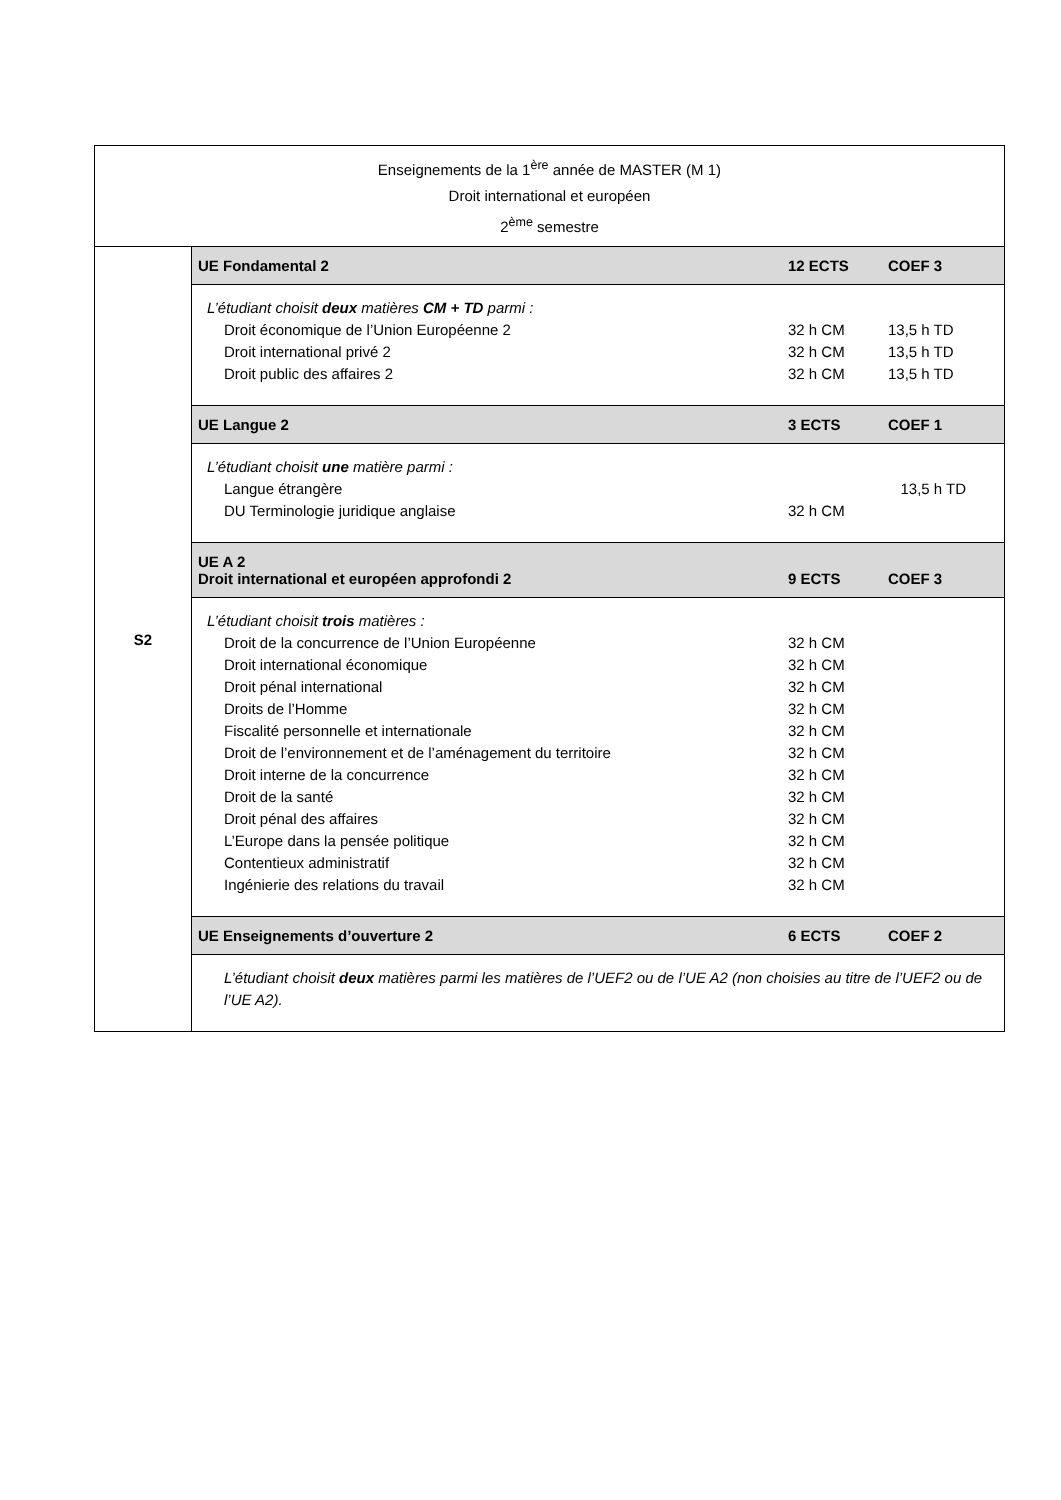| Enseignements de la 1<sup>ère</sup> année de MASTER (M 1) Droit international et européen 2<sup>ème</sup> semestre | |
| S2 | UE Fondamental 2 12 ECTS COEF 3 L’étudiant choisit deux matières CM + TD parmi : Droit économique de l’Union Européenne 2 32 h CM 13,5 h TD Droit international privé 2 32 h CM 13,5 h TD Droit public des affaires 2 32 h CM 13,5 h TD UE Langue 2 3 ECTS COEF 1 L’étudiant choisit une matière parmi : Langue étrangère 13,5 h TD DU Terminologie juridique anglaise 32 h CM UE A 2 Droit international et européen approfondi 2 9 ECTS COEF 3 L’étudiant choisit trois matières : Droit de la concurrence de l’Union Européenne 32 h CM Droit international économique 32 h CM Droit pénal international 32 h CM Droits de l’Homme 32 h CM Fiscalité personnelle et internationale 32 h CM Droit de l’environnement et de l’aménagement du territoire 32 h CM Droit interne de la concurrence 32 h CM Droit de la santé 32 h CM Droit pénal des affaires 32 h CM L’Europe dans la pensée politique 32 h CM Contentieux administratif 32 h CM Ingénierie des relations du travail 32 h CM UE Enseignements d’ouverture 2 6 ECTS COEF 2 L’étudiant choisit deux matières parmi les matières de l’UEF2 ou de l’UE A2 (non choisies au titre de l’UEF2 ou de l’UE A2). |